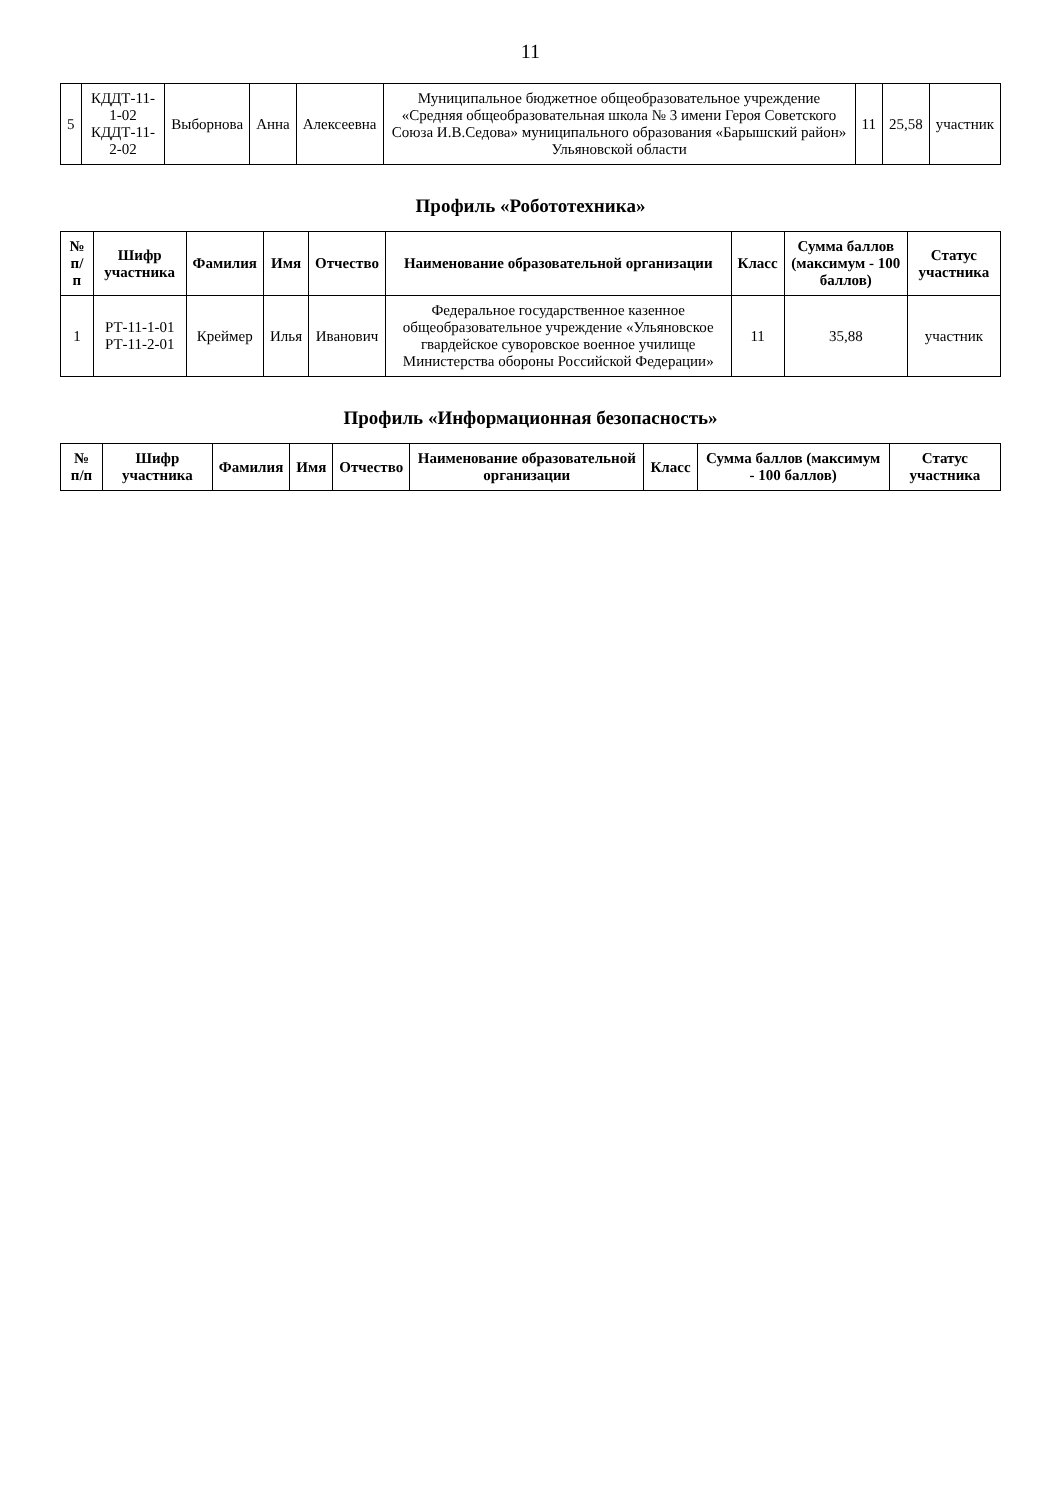11
| 5 | КДДТ-11-1-02 КДДТ-11-2-02 | Выборнова | Анна | Алексеевна | Муниципальное бюджетное общеобразовательное учреждение «Средняя общеобразовательная школа № 3 имени Героя Советского Союза И.В.Седова» муниципального образования «Барышский район» Ульяновской области | 11 | 25,58 | участник |
Профиль «Робототехника»
| № п/п | Шифр участника | Фамилия | Имя | Отчество | Наименование образовательной организации | Класс | Сумма баллов (максимум - 100 баллов) | Статус участника |
| --- | --- | --- | --- | --- | --- | --- | --- | --- |
| 1 | РТ-11-1-01 РТ-11-2-01 | Креймер | Илья | Иванович | Федеральное государственное казенное общеобразовательное учреждение «Ульяновское гвардейское суворовское военное училище Министерства обороны Российской Федерации» | 11 | 35,88 | участник |
Профиль «Информационная безопасность»
| № п/п | Шифр участника | Фамилия | Имя | Отчество | Наименование образовательной организации | Класс | Сумма баллов (максимум - 100 баллов) | Статус участника |
| --- | --- | --- | --- | --- | --- | --- | --- | --- |